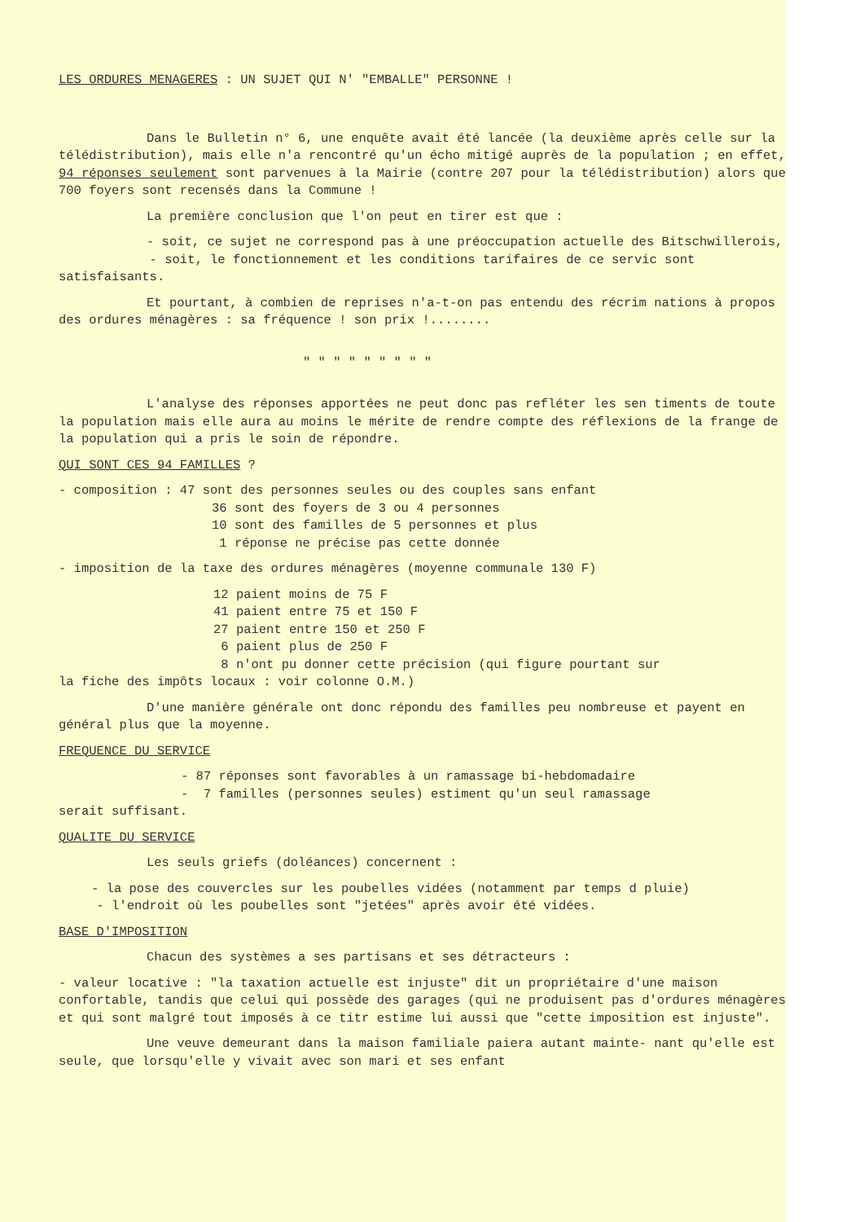LES ORDURES MENAGERES : UN SUJET QUI N' "EMBALLE" PERSONNE !
Dans le Bulletin n° 6, une enquête avait été lancée (la deuxième après celle sur la télédistribution), mais elle n'a rencontré qu'un écho mitigé auprès de la population ; en effet, 94 réponses seulement sont parvenues à la Mairie (contre 207 pour la télédistribution) alors que 700 foyers sont recensés dans la Commune !
La première conclusion que l'on peut en tirer est que :
- soit, ce sujet ne correspond pas à une préoccupation actuelle des Bitschwillerois,
- soit, le fonctionnement et les conditions tarifaires de ce servic sont satisfaisants.
Et pourtant, à combien de reprises n'a-t-on pas entendu des récrim nations à propos des ordures ménagères : sa fréquence ! son prix !........
" " " " " " " " "
L'analyse des réponses apportées ne peut donc pas refléter les sen timents de toute la population mais elle aura au moins le mérite de rendre compte des réflexions de la frange de la population qui a pris le soin de répondre.
QUI SONT CES 94 FAMILLES ?
- composition : 47 sont des personnes seules ou des couples sans enfant
36 sont des foyers de 3 ou 4 personnes
10 sont des familles de 5 personnes et plus
1 réponse ne précise pas cette donnée
- imposition de la taxe des ordures ménagères (moyenne communale 130 F)
12 paient moins de 75 F
41 paient entre 75 et 150 F
27 paient entre 150 et 250 F
6 paient plus de 250 F
8 n'ont pu donner cette précision (qui figure pourtant sur
la fiche des impôts locaux : voir colonne O.M.)
D'une manière générale ont donc répondu des familles peu nombreuse et payent en général plus que la moyenne.
FREQUENCE DU SERVICE
- 87 réponses sont favorables à un ramassage bi-hebdomadaire
- 7 familles (personnes seules) estiment qu'un seul ramassage
serait suffisant.
QUALITE DU SERVICE
Les seuls griefs (doléances) concernent :
- la pose des couvercles sur les poubelles vidées (notamment par temps d pluie)
- l'endroit où les poubelles sont "jetées" après avoir été vidées.
BASE D'IMPOSITION
Chacun des systèmes a ses partisans et ses détracteurs :
- valeur locative : "la taxation actuelle est injuste" dit un propriétaire d'une maison confortable, tandis que celui qui possède des garages (qui ne produisent pas d'ordures ménagères et qui sont malgré tout imposés à ce titr estime lui aussi que "cette imposition est injuste".
Une veuve demeurant dans la maison familiale paiera autant mainte- nant qu'elle est seule, que lorsqu'elle y vivait avec son mari et ses enfant